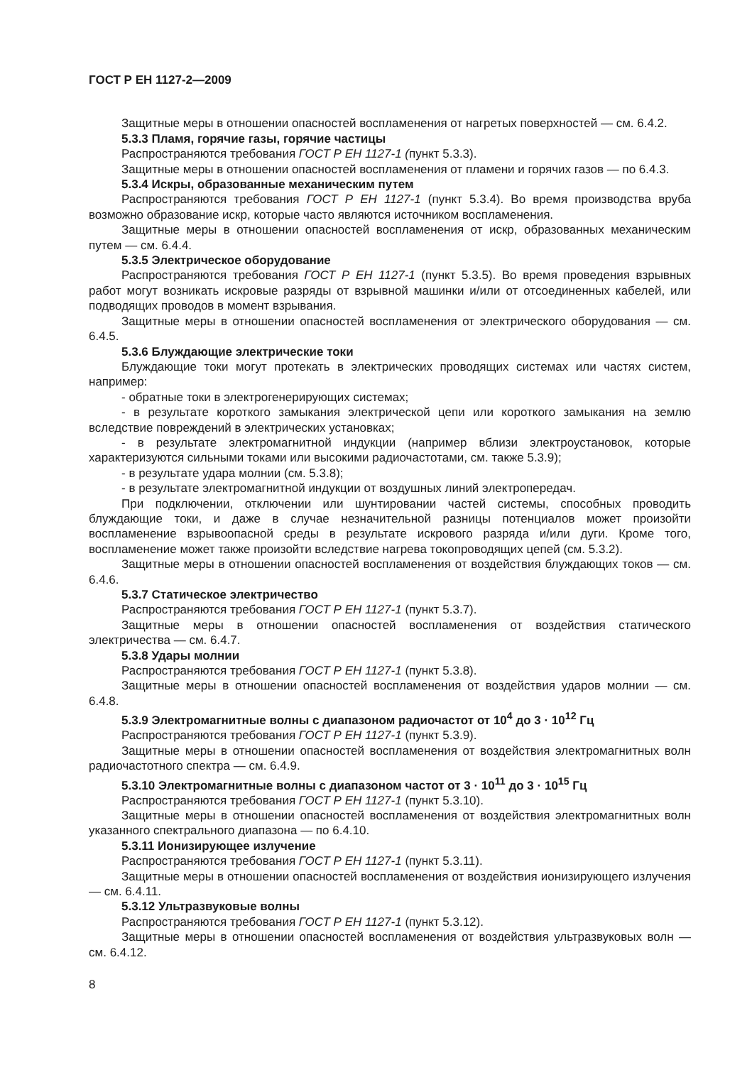ГОСТ Р ЕН 1127-2—2009
Защитные меры в отношении опасностей воспламенения от нагретых поверхностей — см. 6.4.2.
5.3.3 Пламя, горячие газы, горячие частицы
Распространяются требования ГОСТ Р ЕН 1127-1 (пункт 5.3.3).
Защитные меры в отношении опасностей воспламенения от пламени и горячих газов — по 6.4.3.
5.3.4 Искры, образованные механическим путем
Распространяются требования ГОСТ Р ЕН 1127-1 (пункт 5.3.4). Во время производства вруба возможно образование искр, которые часто являются источником воспламенения.
Защитные меры в отношении опасностей воспламенения от искр, образованных механическим путем — см. 6.4.4.
5.3.5 Электрическое оборудование
Распространяются требования ГОСТ Р ЕН 1127-1 (пункт 5.3.5). Во время проведения взрывных работ могут возникать искровые разряды от взрывной машинки и/или от отсоединенных кабелей, или подводящих проводов в момент взрывания.
Защитные меры в отношении опасностей воспламенения от электрического оборудования — см. 6.4.5.
5.3.6 Блуждающие электрические токи
Блуждающие токи могут протекать в электрических проводящих системах или частях систем, например:
- обратные токи в электрогенерирующих системах;
- в результате короткого замыкания электрической цепи или короткого замыкания на землю вследствие повреждений в электрических установках;
- в результате электромагнитной индукции (например вблизи электроустановок, которые характеризуются сильными токами или высокими радиочастотами, см. также 5.3.9);
- в результате удара молнии (см. 5.3.8);
- в результате электромагнитной индукции от воздушных линий электропередач.
При подключении, отключении или шунтировании частей системы, способных проводить блуждающие токи, и даже в случае незначительной разницы потенциалов может произойти воспламенение взрывоопасной среды в результате искрового разряда и/или дуги. Кроме того, воспламенение может также произойти вследствие нагрева токопроводящих цепей (см. 5.3.2).
Защитные меры в отношении опасностей воспламенения от воздействия блуждающих токов — см. 6.4.6.
5.3.7 Статическое электричество
Распространяются требования ГОСТ Р ЕН 1127-1 (пункт 5.3.7).
Защитные меры в отношении опасностей воспламенения от воздействия статического электричества — см. 6.4.7.
5.3.8 Удары молнии
Распространяются требования ГОСТ Р ЕН 1127-1 (пункт 5.3.8).
Защитные меры в отношении опасностей воспламенения от воздействия ударов молнии — см. 6.4.8.
5.3.9 Электромагнитные волны с диапазоном радиочастот от 10<sup>4</sup> до 3 · 10<sup>12</sup> Гц
Распространяются требования ГОСТ Р ЕН 1127-1 (пункт 5.3.9).
Защитные меры в отношении опасностей воспламенения от воздействия электромагнитных волн радиочастотного спектра — см. 6.4.9.
5.3.10 Электромагнитные волны с диапазоном частот от 3 · 10<sup>11</sup> до 3 · 10<sup>15</sup> Гц
Распространяются требования ГОСТ Р ЕН 1127-1 (пункт 5.3.10).
Защитные меры в отношении опасностей воспламенения от воздействия электромагнитных волн указанного спектрального диапазона — по 6.4.10.
5.3.11 Ионизирующее излучение
Распространяются требования ГОСТ Р ЕН 1127-1 (пункт 5.3.11).
Защитные меры в отношении опасностей воспламенения от воздействия ионизирующего излучения — см. 6.4.11.
5.3.12 Ультразвуковые волны
Распространяются требования ГОСТ Р ЕН 1127-1 (пункт 5.3.12).
Защитные меры в отношении опасностей воспламенения от воздействия ультразвуковых волн — см. 6.4.12.
8